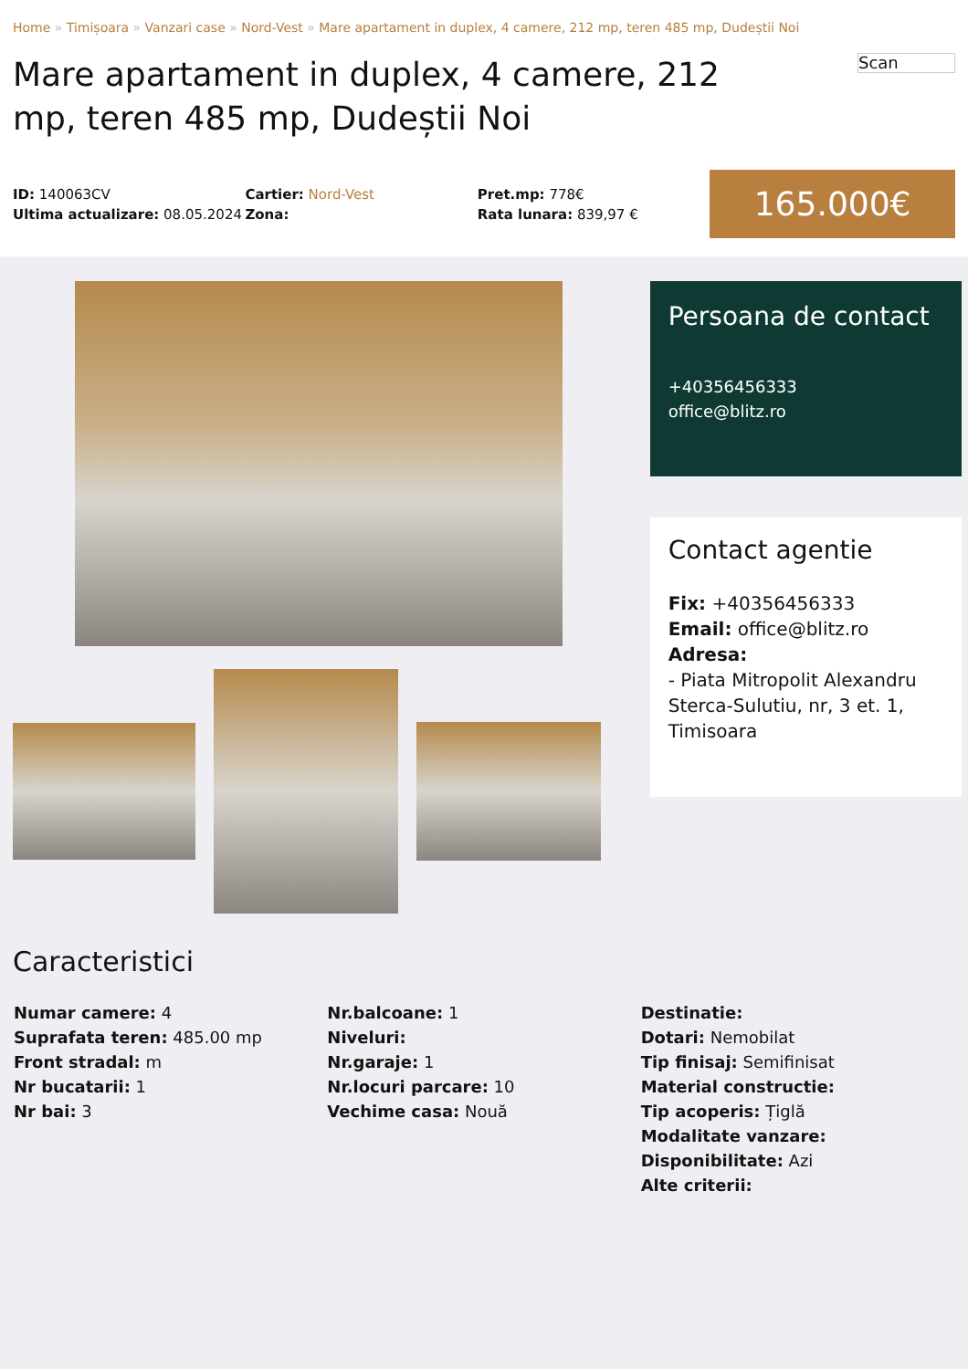Home » Timișoara » Vanzari case » Nord-Vest » Mare apartament in duplex, 4 camere, 212 mp, teren 485 mp, Dudeștii Noi
Mare apartament in duplex, 4 camere, 212 mp, teren 485 mp, Dudeștii Noi
Scan
ID: 140063CV
Ultima actualizare: 08.05.2024
Cartier: Nord-Vest
Zona:
Pret.mp: 778€
Rata lunara: 839,97 €
165.000€
Persoana de contact
+40356456333
office@blitz.ro
Contact agentie
Fix: +40356456333
Email: office@blitz.ro
Adresa:
- Piata Mitropolit Alexandru Sterca-Sulutiu, nr, 3 et. 1, Timisoara
Caracteristici
Numar camere: 4
Suprafata teren: 485.00 mp
Front stradal: m
Nr bucatarii: 1
Nr bai: 3
Nr.balcoane: 1
Niveluri:
Nr.garaje: 1
Nr.locuri parcare: 10
Vechime casa: Nouă
Destinatie:
Dotari: Nemobilat
Tip finisaj: Semifinisat
Material constructie:
Tip acoperis: Țiglă
Modalitate vanzare:
Disponibilitate: Azi
Alte criterii: